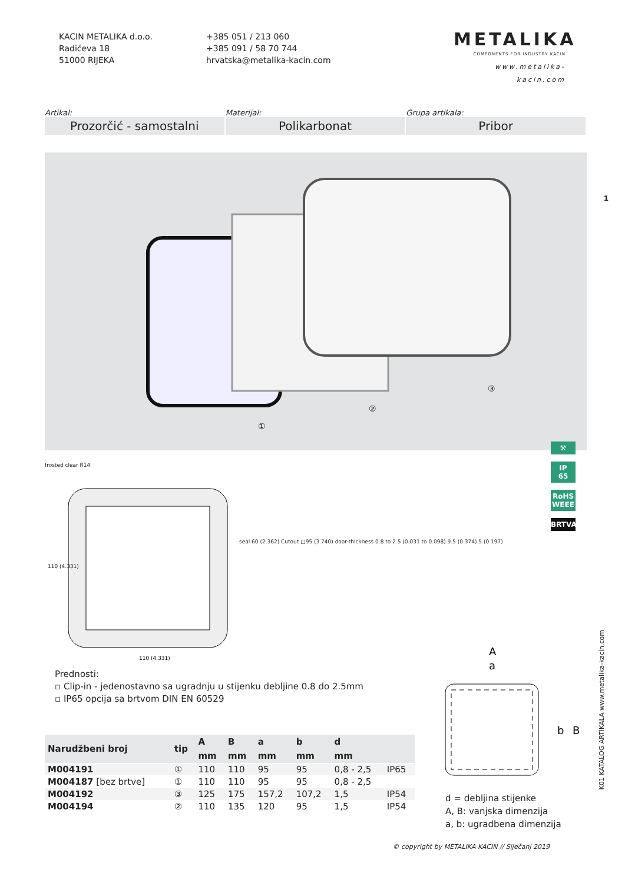KACIN METALIKA d.o.o.
Radićeva 18
51000 RIJEKA
+385 051 / 213 060
+385 091 / 58 70 744
hrvatska@metalika-kacin.com
METALIKA
COMPONENTS FOR INDUSTRY KACIN
www.metalika-kacin.com
1
Artikal:
Prozorčić - samostalni
Materijal:
Polikarbonat
Grupa artikala:
Pribor
①
②
③
frosted clear R14
110 (4.331)
110 (4.331)
seal 60 (2.362) Cutout □95 (3.740) door-thickness 0.8 to 2.5 (0.031 to 0.098) 9.5 (0.374) 5 (0.197)
⚒
IP
65
RoHS
WEEE
BRTVA
Prednosti:
▫ Clip-in - jedenostavno sa ugradnju u stijenku debljine 0.8 do 2.5mm
▫ IP65 opcija sa brtvom DIN EN 60529
A
a
b
B
| Narudžbeni broj | tip | A | B | a | b | d | |
| --- | --- | --- | --- | --- | --- | --- | --- |
| | | mm | mm | mm | mm | mm | |
| M004191 | ① | 110 | 110 | 95 | 95 | 0,8 - 2,5 | IP65 |
| M004187 [bez brtve] | ① | 110 | 110 | 95 | 95 | 0,8 - 2,5 | |
| M004192 | ③ | 125 | 175 | 157,2 | 107,2 | 1,5 | IP54 |
| M004194 | ② | 110 | 135 | 120 | 95 | 1,5 | IP54 |
d = debljina stijenke
A, B: vanjska dimenzija
a, b: ugradbena dimenzija
K01 KATALOG ARTIKALA www.metalika-kacin.com
© copyright by METALIKA KACIN // Siječanj 2019